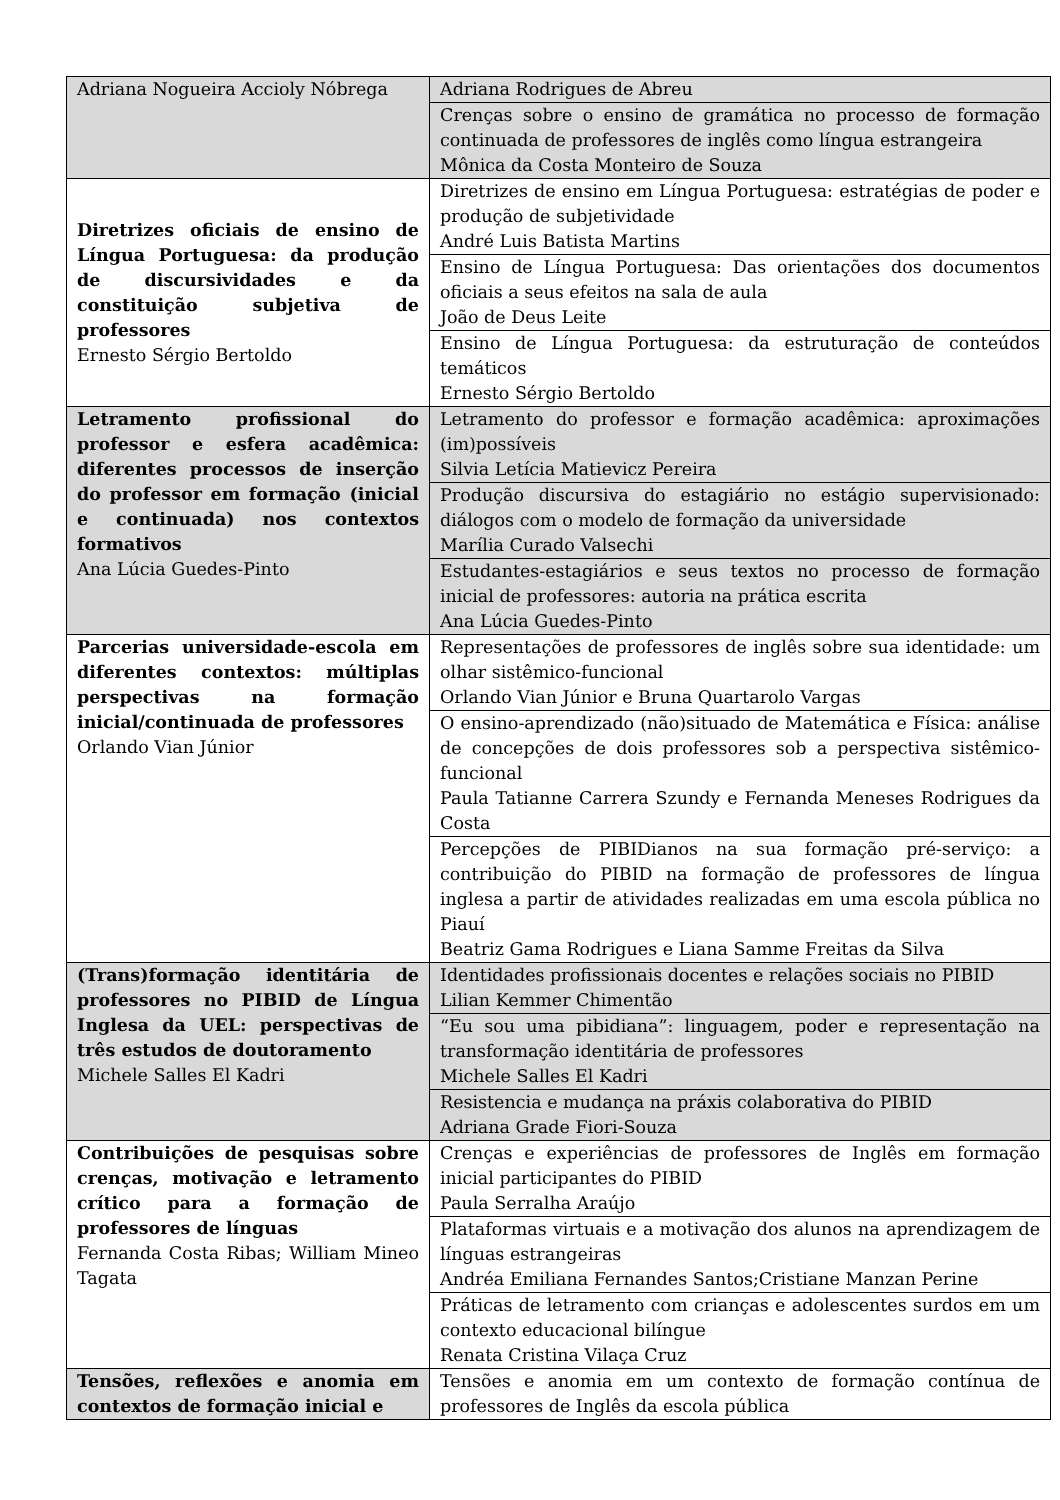| Adriana Nogueira Accioly Nóbrega | Adriana Rodrigues de Abreu |
| | Crenças sobre o ensino de gramática no processo de formação continuada de professores de inglês como língua estrangeira Mônica da Costa Monteiro de Souza |
| Diretrizes oficiais de ensino de Língua Portuguesa: da produção de discursividades e da constituição subjetiva de professores Ernesto Sérgio Bertoldo | Diretrizes de ensino em Língua Portuguesa: estratégias de poder e produção de subjetividade André Luis Batista Martins |
| | Ensino de Língua Portuguesa: Das orientações dos documentos oficiais a seus efeitos na sala de aula João de Deus Leite |
| | Ensino de Língua Portuguesa: da estruturação de conteúdos temáticos Ernesto Sérgio Bertoldo |
| Letramento profissional do professor e esfera acadêmica: diferentes processos de inserção do professor em formação (inicial e continuada) nos contextos formativos Ana Lúcia Guedes-Pinto | Letramento do professor e formação acadêmica: aproximações (im)possíveis Silvia Letícia Matievicz Pereira |
| | Produção discursiva do estagiário no estágio supervisionado: diálogos com o modelo de formação da universidade Marília Curado Valsechi |
| | Estudantes-estagiários e seus textos no processo de formação inicial de professores: autoria na prática escrita Ana Lúcia Guedes-Pinto |
| Parcerias universidade-escola em diferentes contextos: múltiplas perspectivas na formação inicial/continuada de professores Orlando Vian Júnior | Representações de professores de inglês sobre sua identidade: um olhar sistêmico-funcional Orlando Vian Júnior e Bruna Quartarolo Vargas |
| | O ensino-aprendizado (não)situado de Matemática e Física: análise de concepções de dois professores sob a perspectiva sistêmico-funcional Paula Tatianne Carrera Szundy e Fernanda Meneses Rodrigues da Costa |
| | Percepções de PIBIDianos na sua formação pré-serviço: a contribuição do PIBID na formação de professores de língua inglesa a partir de atividades realizadas em uma escola pública no Piauí Beatriz Gama Rodrigues e Liana Samme Freitas da Silva |
| (Trans)formação identitária de professores no PIBID de Língua Inglesa da UEL: perspectivas de três estudos de doutoramento Michele Salles El Kadri | Identidades profissionais docentes e relações sociais no PIBID Lilian Kemmer Chimentão |
| | “Eu sou uma pibidiana”: linguagem, poder e representação na transformação identitária de professores Michele Salles El Kadri |
| | Resistencia e mudança na práxis colaborativa do PIBID Adriana Grade Fiori-Souza |
| Contribuições de pesquisas sobre crenças, motivação e letramento crítico para a formação de professores de línguas Fernanda Costa Ribas; William Mineo Tagata | Crenças e experiências de professores de Inglês em formação inicial participantes do PIBID Paula Serralha Araújo |
| | Plataformas virtuais e a motivação dos alunos na aprendizagem de línguas estrangeiras Andréa Emiliana Fernandes Santos;Cristiane Manzan Perine |
| | Práticas de letramento com crianças e adolescentes surdos em um contexto educacional bilíngue Renata Cristina Vilaça Cruz |
| Tensões, reflexões e anomia em contextos de formação inicial e | Tensões e anomia em um contexto de formação contínua de professores de Inglês da escola pública |